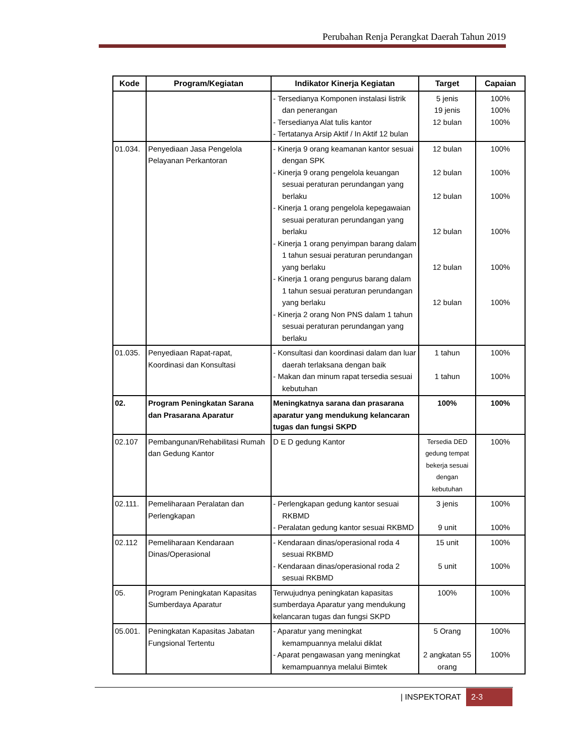Perubahan Renja Perangkat Daerah Tahun 2019
| Kode | Program/Kegiatan | Indikator Kinerja Kegiatan | Target | Capaian |
| --- | --- | --- | --- | --- |
| | | - Tersedianya Komponen instalasi listrik dan penerangan - Tersedianya Alat tulis kantor - Tertatanya Arsip Aktif / In Aktif 12 bulan | 5 jenis 19 jenis 12 bulan | 100% 100% 100% |
| 01.034. | Penyediaan Jasa Pengelola Pelayanan Perkantoran | - Kinerja 9 orang keamanan kantor sesuai dengan SPK - Kinerja 9 orang pengelola keuangan sesuai peraturan perundangan yang berlaku - Kinerja 1 orang pengelola kepegawaian sesuai peraturan perundangan yang berlaku - Kinerja 1 orang penyimpan barang dalam 1 tahun sesuai peraturan perundangan yang berlaku - Kinerja 1 orang pengurus barang dalam 1 tahun sesuai peraturan perundangan yang berlaku - Kinerja 2 orang Non PNS dalam 1 tahun sesuai peraturan perundangan yang berlaku | 12 bulan 12 bulan 12 bulan 12 bulan 12 bulan 12 bulan | 100% 100% 100% 100% 100% 100% |
| 01.035. | Penyediaan Rapat-rapat, Koordinasi dan Konsultasi | - Konsultasi dan koordinasi dalam dan luar daerah terlaksana dengan baik - Makan dan minum rapat tersedia sesuai kebutuhan | 1 tahun 1 tahun | 100% 100% |
| 02. | Program Peningkatan Sarana dan Prasarana Aparatur | Meningkatnya sarana dan prasarana aparatur yang mendukung kelancaran tugas dan fungsi SKPD | 100% | 100% |
| 02.107 | Pembangunan/Rehabilitasi Rumah dan Gedung Kantor | D E D gedung Kantor | Tersedia DED gedung tempat bekerja sesuai dengan kebutuhan | 100% |
| 02.111. | Pemeliharaan Peralatan dan Perlengkapan | - Perlengkapan gedung kantor sesuai RKBMD - Peralatan gedung kantor sesuai RKBMD | 3 jenis 9 unit | 100% 100% |
| 02.112 | Pemeliharaan Kendaraan Dinas/Operasional | - Kendaraan dinas/operasional roda 4 sesuai RKBMD - Kendaraan dinas/operasional roda 2 sesuai RKBMD | 15 unit 5 unit | 100% 100% |
| 05. | Program Peningkatan Kapasitas Sumberdaya Aparatur | Terwujudnya peningkatan kapasitas sumberdaya Aparatur yang mendukung kelancaran tugas dan fungsi SKPD | 100% | 100% |
| 05.001. | Peningkatan Kapasitas Jabatan Fungsional Tertentu | - Aparatur yang meningkat kemampuannya melalui diklat - Aparat pengawasan yang meningkat kemampuannya melalui Bimtek | 5 Orang 2 angkatan 55 orang | 100% 100% |
| INSPEKTORAT 2-3